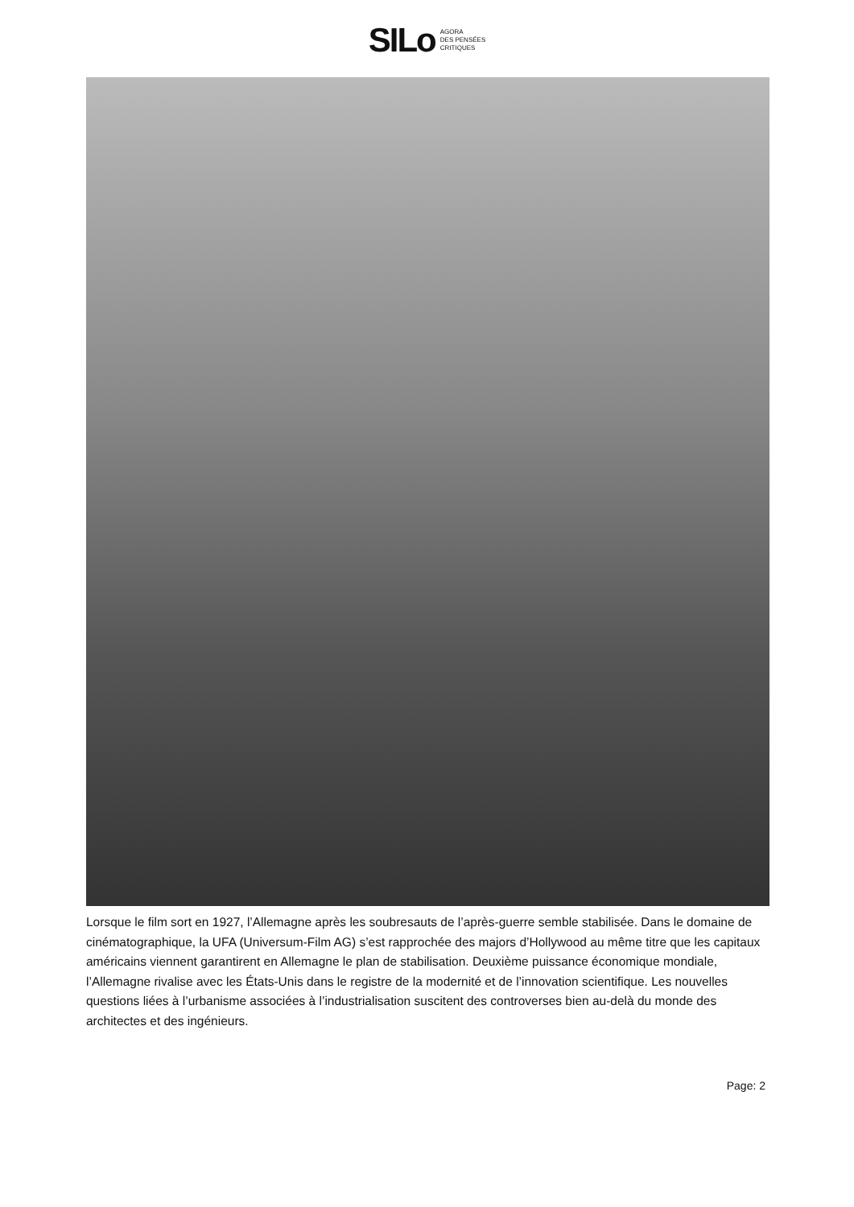SILo AGORA
DES PENSÉES
CRITIQUES
Lorsque le film sort en 1927, l’Allemagne après les soubresauts de l’après-guerre semble stabilisée. Dans le domaine de cinématographique, la UFA (Universum-Film AG) s’est rapprochée des majors d’Hollywood au même titre que les capitaux américains viennent garantirent en Allemagne le plan de stabilisation. Deuxième puissance économique mondiale, l’Allemagne rivalise avec les États-Unis dans le registre de la modernité et de l’innovation scientifique. Les nouvelles questions liées à l’urbanisme associées à l’industrialisation suscitent des controverses bien au-delà du monde des architectes et des ingénieurs.
Page: 2